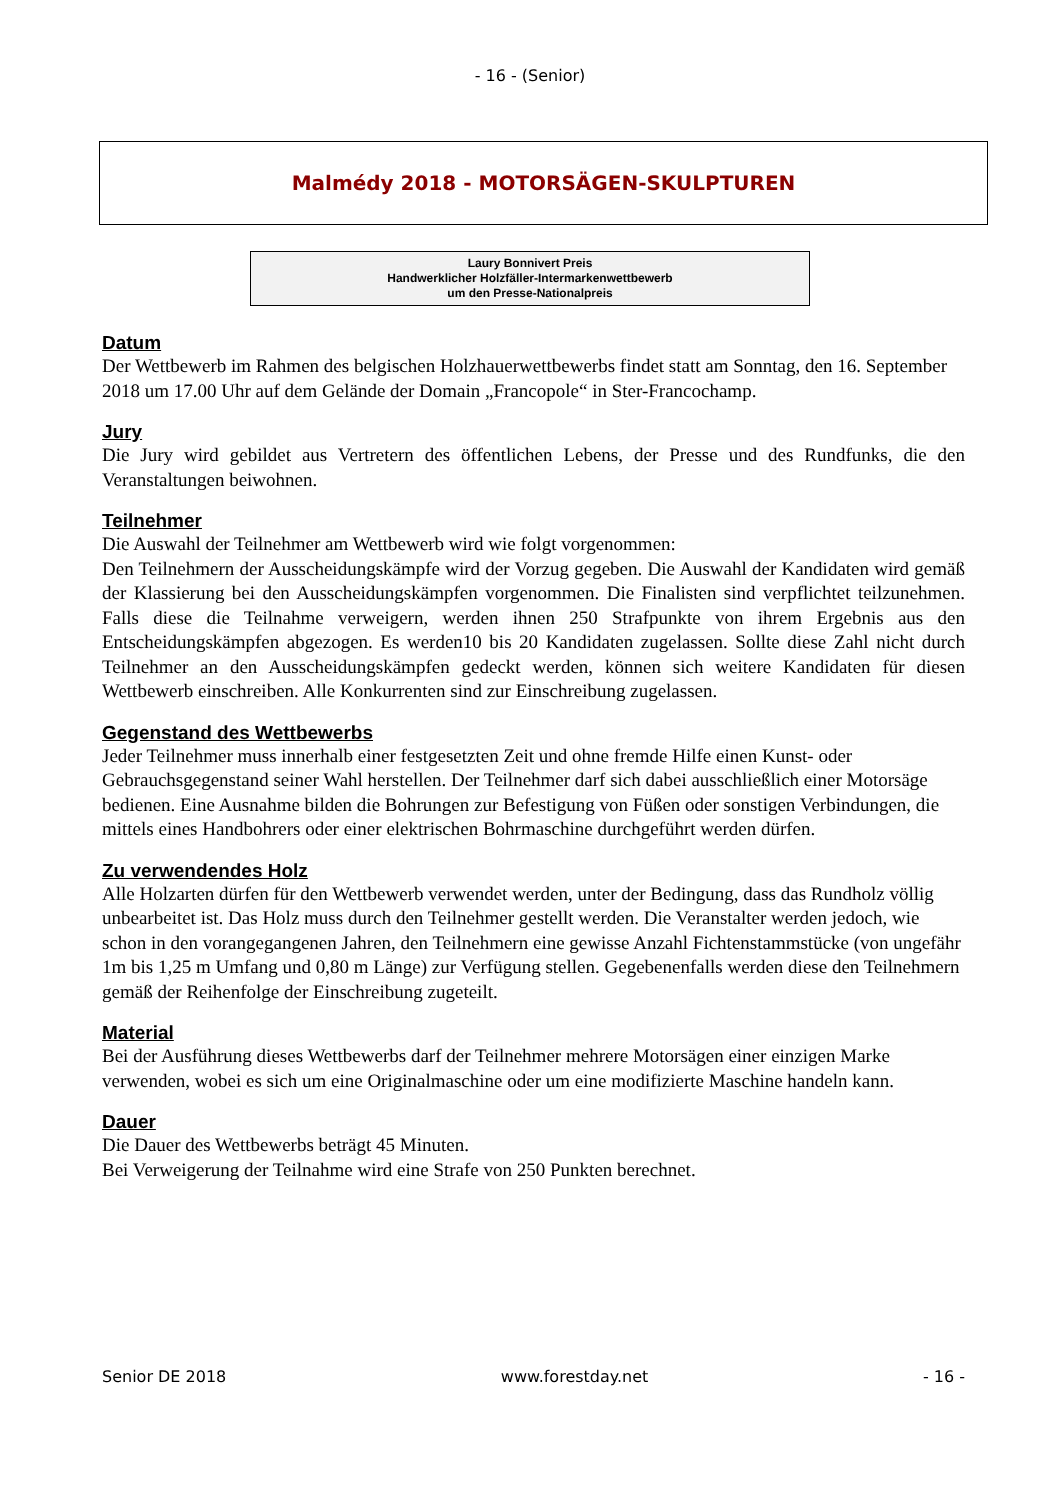- 16 - (Senior)
Malmédy 2018 - MOTORSÄGEN-SKULPTUREN
Laury Bonnivert Preis
Handwerklicher Holzfäller-Intermarkenwettbewerb
um den Presse-Nationalpreis
Datum
Der Wettbewerb im Rahmen des belgischen Holzhauerwettbewerbs findet statt am Sonntag, den 16. September 2018 um 17.00 Uhr auf dem Gelände der Domain „Francopole“ in Ster-Francochamp.
Jury
Die Jury wird gebildet aus Vertretern des öffentlichen Lebens, der Presse und des Rundfunks, die den Veranstaltungen beiwohnen.
Teilnehmer
Die Auswahl der Teilnehmer am Wettbewerb wird wie folgt vorgenommen:
Den Teilnehmern der Ausscheidungskämpfe wird der Vorzug gegeben. Die Auswahl der Kandidaten wird gemäß der Klassierung bei den Ausscheidungskämpfen vorgenommen. Die Finalisten sind verpflichtet teilzunehmen. Falls diese die Teilnahme verweigern, werden ihnen 250 Strafpunkte von ihrem Ergebnis aus den Entscheidungskämpfen abgezogen. Es werden10 bis 20 Kandidaten zugelassen. Sollte diese Zahl nicht durch Teilnehmer an den Ausscheidungskämpfen gedeckt werden, können sich weitere Kandidaten für diesen Wettbewerb einschreiben. Alle Konkurrenten sind zur Einschreibung zugelassen.
Gegenstand des Wettbewerbs
Jeder Teilnehmer muss innerhalb einer festgesetzten Zeit und ohne fremde Hilfe einen Kunst- oder Gebrauchsgegenstand seiner Wahl herstellen. Der Teilnehmer darf sich dabei ausschließlich einer Motorsäge bedienen. Eine Ausnahme bilden die Bohrungen zur Befestigung von Füßen oder sonstigen Verbindungen, die mittels eines Handbohrers oder einer elektrischen Bohrmaschine durchgeführt werden dürfen.
Zu verwendendes Holz
Alle Holzarten dürfen für den Wettbewerb verwendet werden, unter der Bedingung, dass das Rundholz völlig unbearbeitet ist. Das Holz muss durch den Teilnehmer gestellt werden. Die Veranstalter werden jedoch, wie schon in den vorangegangenen Jahren, den Teilnehmern eine gewisse Anzahl Fichtenstammstücke (von ungefähr 1m bis 1,25 m Umfang und 0,80 m Länge) zur Verfügung stellen. Gegebenenfalls werden diese den Teilnehmern gemäß der Reihenfolge der Einschreibung zugeteilt.
Material
Bei der Ausführung dieses Wettbewerbs darf der Teilnehmer mehrere Motorsägen einer einzigen Marke verwenden, wobei es sich um eine Originalmaschine oder um eine modifizierte Maschine handeln kann.
Dauer
Die Dauer des Wettbewerbs beträgt 45 Minuten.
Bei Verweigerung der Teilnahme wird eine Strafe von 250 Punkten berechnet.
Senior DE 2018 www.forestday.net - 16 -